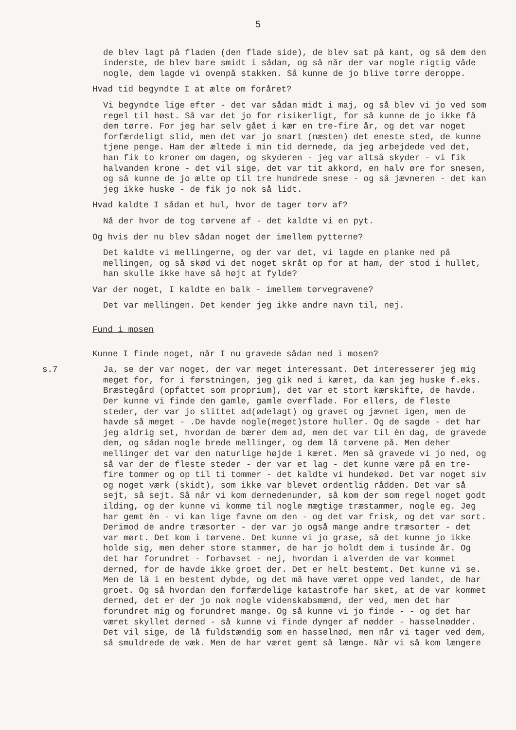5
de blev lagt på fladen (den flade side), de blev sat på kant, og så dem den inderste, de blev bare smidt i sådan, og så når der var nogle rigtig våde nogle, dem lagde vi ovenpå stakken. Så kunne de jo blive tørre deroppe.
Hvad tid begyndte I at ælte om foråret?
Vi begyndte lige efter - det var sådan midt i maj, og så blev vi jo ved som regel til høst. Så var det jo for risikerligt, for så kunne de jo ikke få dem tørre. For jeg har selv gået i kær en tre-fire år, og det var noget forfærdeligt slid, men det var jo snart (næsten) det eneste sted, de kunne tjene penge. Ham der æltede i min tid dernede, da jeg arbejdede ved det, han fik to kroner om dagen, og skyderen - jeg var altså skyder - vi fik halvanden krone - det vil sige, det var tit akkord, en halv øre for snesen, og så kunne de jo ælte op til tre hundrede snese - og så jævneren - det kan jeg ikke huske - de fik jo nok så lidt.
Hvad kaldte I sådan et hul, hvor de tager tørv af?
Nå der hvor de tog tørvene af - det kaldte vi en pyt.
Og hvis der nu blev sådan noget der imellem pytterne?
Det kaldte vi mellingerne, og der var det, vi lagde en planke ned på mellingen, og så skød vi det noget skråt op for at ham, der stod i hullet, han skulle ikke have så højt at fylde?
Var der noget, I kaldte en balk - imellem tørvegravene?
Det var mellingen. Det kender jeg ikke andre navn til, nej.
Fund i mosen
Kunne I finde noget, når I nu gravede sådan ned i mosen?
s.7 Ja, se der var noget, der var meget interessant. Det interesserer jeg mig meget for, for i førstningen, jeg gik ned i kæret, da kan jeg huske f.eks. Bræstegård (opfattet som proprium), det var et stort kærskifte, de havde. Der kunne vi finde den gamle, gamle overflade. For ellers, de fleste steder, der var jo slittet ad(ødelagt) og gravet og jævnet igen, men de havde så meget - .De havde nogle(meget)store huller. Og de sagde - det har jeg aldrig set, hvordan de bærer dem ad, men det var til èn dag, de gravede dem, og sådan nogle brede mellinger, og dem lå tørvene på. Men deher mellinger det var den naturlige højde i kæret. Men så gravede vi jo ned, og så var der de fleste steder - der var et lag - det kunne være på en tre-fire tommer og op til ti tommer - det kaldte vi hundekød. Det var noget siv og noget værk (skidt), som ikke var blevet ordentlig rådden. Det var så sejt, så sejt. Så når vi kom dernedenunder, så kom der som regel noget godt ilding, og der kunne vi komme til nogle mægtige træstammer, nogle eg. Jeg har gemt èn - vi kan lige favne om den - og det var frisk, og det var sort. Derimod de andre træsorter - der var jo også mange andre træsorter - det var mørt. Det kom i tørvene. Det kunne vi jo grase, så det kunne jo ikke holde sig, men deher store stammer, de har jo holdt dem i tusinde år. Og det har forundret - forbavset - nej, hvordan i alverden de var kommet derned, for de havde ikke groet der. Det er helt bestemt. Det kunne vi se. Men de lå i en bestemt dybde, og det må have været oppe ved landet, de har groet. Og så hvordan den forfærdelige katastrofe har sket, at de var kommet derned, det er der jo nok nogle videnskabsmænd, der ved, men det har forundret mig og forundret mange. Og så kunne vi jo finde - - og det har været skyllet derned - så kunne vi finde dynger af nødder - hasselnødder. Det vil sige, de lå fuldstændig som en hasselnød, men når vi tager ved dem, så smuldrede de væk. Men de har været gemt så længe. Når vi så kom længere